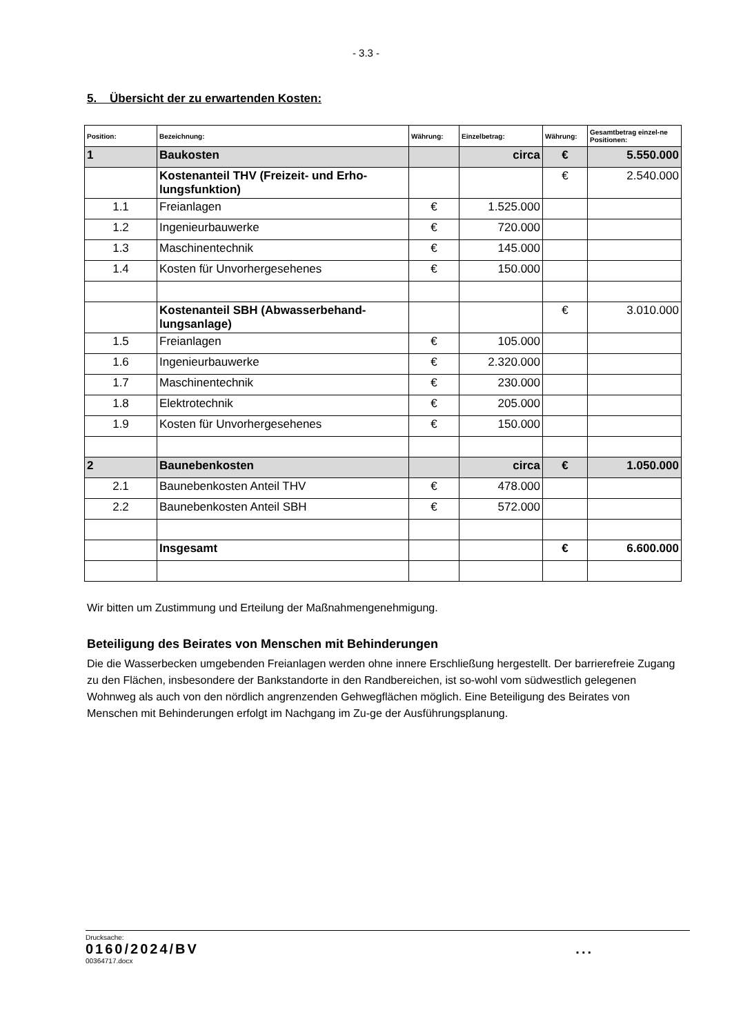- 3.3 -
5. Übersicht der zu erwartenden Kosten:
| Position: | Bezeichnung: | Währung: | Einzelbetrag: | Währung: | Gesamtbetrag einzel-ne Positionen: |
| --- | --- | --- | --- | --- | --- |
| 1 | Baukosten | | circa | € | 5.550.000 |
| | Kostenanteil THV (Freizeit- und Erho-lungsfunktion) | | | € | 2.540.000 |
| 1.1 | Freianlagen | € | 1.525.000 | | |
| 1.2 | Ingenieurbauwerke | € | 720.000 | | |
| 1.3 | Maschinentechnik | € | 145.000 | | |
| 1.4 | Kosten für Unvorhergesehenes | € | 150.000 | | |
| | Kostenanteil SBH (Abwasserbehand-lungsanlage) | | | € | 3.010.000 |
| 1.5 | Freianlagen | € | 105.000 | | |
| 1.6 | Ingenieurbauwerke | € | 2.320.000 | | |
| 1.7 | Maschinentechnik | € | 230.000 | | |
| 1.8 | Elektrotechnik | € | 205.000 | | |
| 1.9 | Kosten für Unvorhergesehenes | € | 150.000 | | |
| 2 | Baunebenkosten | | circa | € | 1.050.000 |
| 2.1 | Baunebenkosten Anteil THV | € | 478.000 | | |
| 2.2 | Baunebenkosten Anteil SBH | € | 572.000 | | |
| | Insgesamt | | | € | 6.600.000 |
Wir bitten um Zustimmung und Erteilung der Maßnahmengenehmigung.
Beteiligung des Beirates von Menschen mit Behinderungen
Die die Wasserbecken umgebenden Freianlagen werden ohne innere Erschließung hergestellt. Der barrierefreie Zugang zu den Flächen, insbesondere der Bankstandorte in den Randbereichen, ist so-wohl vom südwestlich gelegenen Wohnweg als auch von den nördlich angrenzenden Gehwegflächen möglich. Eine Beteiligung des Beirates von Menschen mit Behinderungen erfolgt im Nachgang im Zu-ge der Ausführungsplanung.
Drucksache:
0160/2024/BV...
00364717.docx